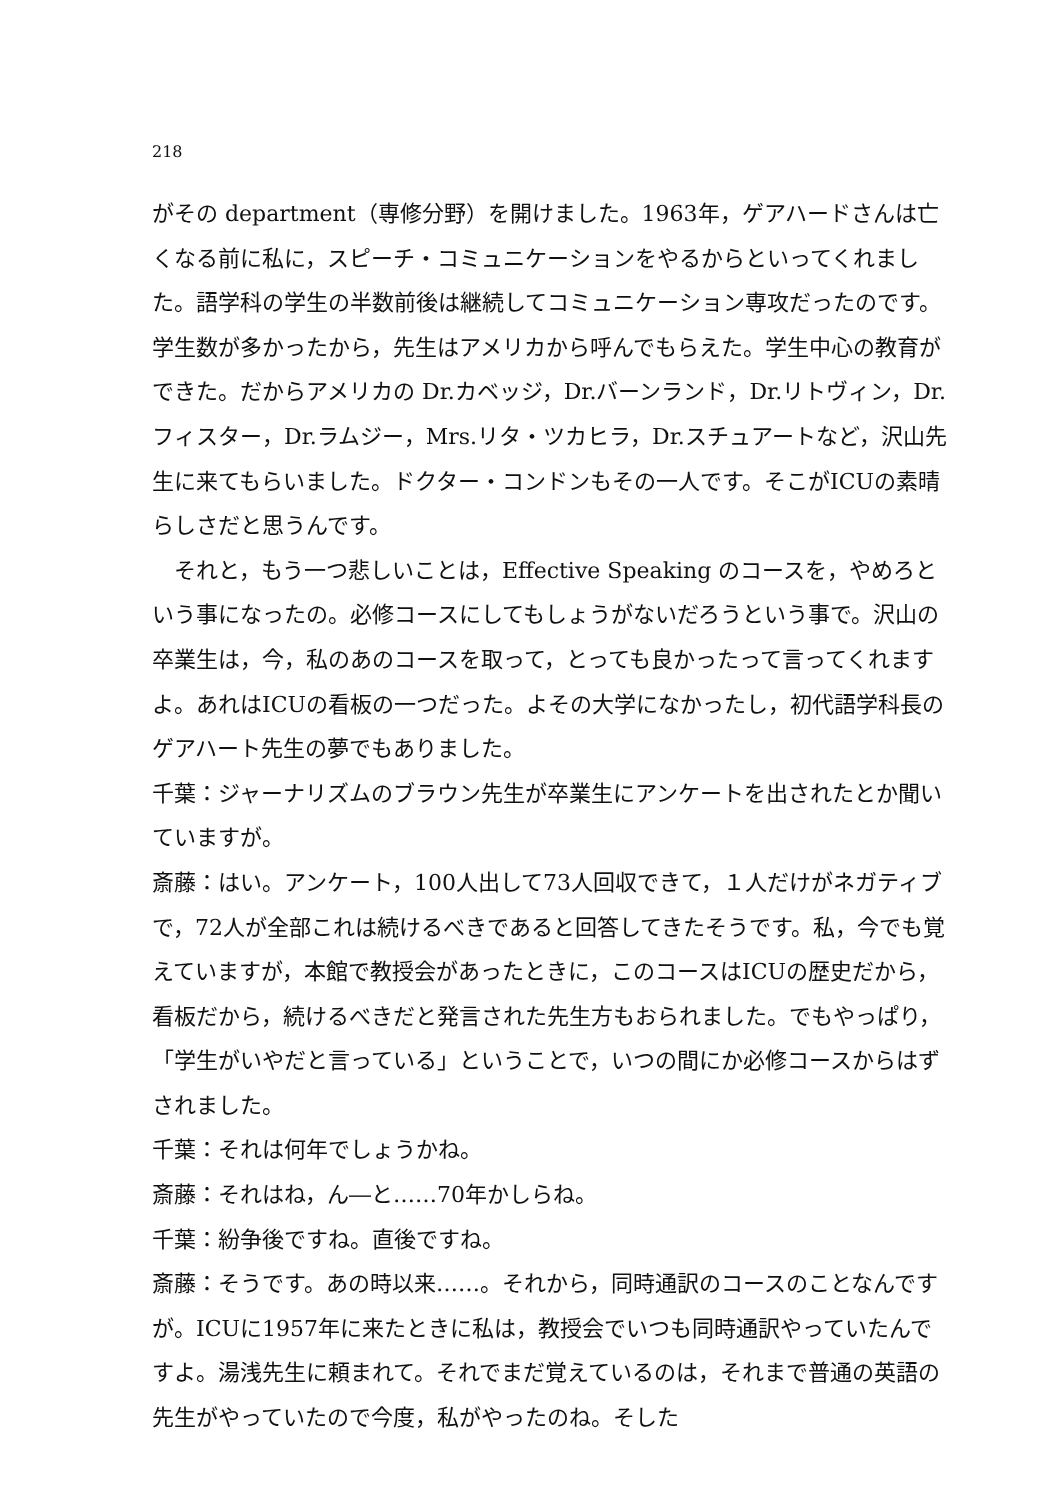218
がその department（専修分野）を開けました。1963年，ゲアハードさんは亡くなる前に私に，スピーチ・コミュニケーションをやるからといってくれました。語学科の学生の半数前後は継続してコミュニケーション専攻だったのです。学生数が多かったから，先生はアメリカから呼んでもらえた。学生中心の教育ができた。だからアメリカの Dr.カベッジ，Dr.バーンランド，Dr.リトヴィン，Dr.フィスター，Dr.ラムジー，Mrs.リタ・ツカヒラ，Dr.スチュアートなど，沢山先生に来てもらいました。ドクター・コンドンもその一人です。そこがICUの素晴らしさだと思うんです。
それと，もう一つ悲しいことは，Effective Speaking のコースを，やめろという事になったの。必修コースにしてもしょうがないだろうという事で。沢山の卒業生は，今，私のあのコースを取って，とっても良かったって言ってくれますよ。あれはICUの看板の一つだった。よその大学になかったし，初代語学科長のゲアハート先生の夢でもありました。
千葉：ジャーナリズムのブラウン先生が卒業生にアンケートを出されたとか聞いていますが。
斎藤：はい。アンケート，100人出して73人回収できて，１人だけがネガティブで，72人が全部これは続けるべきであると回答してきたそうです。私，今でも覚えていますが，本館で教授会があったときに，このコースはICUの歴史だから，看板だから，続けるべきだと発言された先生方もおられました。でもやっぱり，「学生がいやだと言っている」ということで，いつの間にか必修コースからはずされました。
千葉：それは何年でしょうかね。
斎藤：それはね，ん―と……70年かしらね。
千葉：紛争後ですね。直後ですね。
斎藤：そうです。あの時以来……。それから，同時通訳のコースのことなんですが。ICUに1957年に来たときに私は，教授会でいつも同時通訳やっていたんですよ。湯浅先生に頼まれて。それでまだ覚えているのは，それまで普通の英語の先生がやっていたので今度，私がやったのね。そした